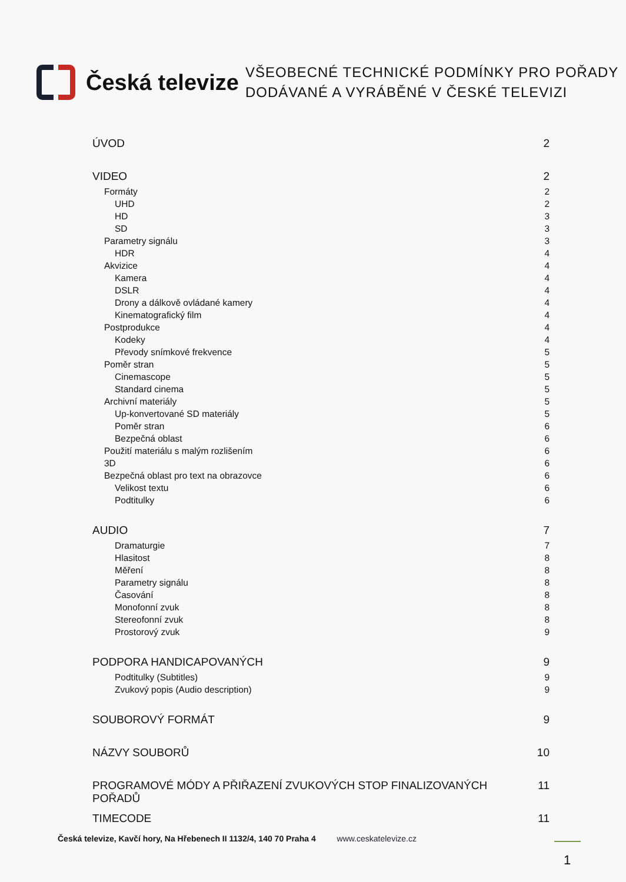Česká televize
VŠEOBECNÉ TECHNICKÉ PODMÍNKY PRO POŘADY
DODÁVANÉ A VYRÁBĚNÉ V ČESKÉ TELEVIZI
ÚVOD 2
VIDEO 2
Formáty 2
UHD 2
HD 3
SD 3
Parametry signálu 3
HDR 4
Akvizice 4
Kamera 4
DSLR 4
Drony a dálkově ovládané kamery 4
Kinematografický film 4
Postprodukce 4
Kodeky 4
Převody snímkové frekvence 5
Poměr stran 5
Cinemascope 5
Standard cinema 5
Archivní materiály 5
Up-konvertované SD materiály 5
Poměr stran 6
Bezpečná oblast 6
Použití materiálu s malým rozlišením 6
3D 6
Bezpečná oblast pro text na obrazovce 6
Velikost textu 6
Podtitulky 6
AUDIO 7
Dramaturgie 7
Hlasitost 8
Měření 8
Parametry signálu 8
Časování 8
Monofonní zvuk 8
Stereofonní zvuk 8
Prostorový zvuk 9
PODPORA HANDICAPOVANÝCH 9
Podtitulky (Subtitles) 9
Zvukový popis (Audio description) 9
SOUBOROVÝ FORMÁT 9
NÁZVY SOUBORŮ 10
PROGRAMOVÉ MÓDY A PŘIŘAZENÍ ZVUKOVÝCH STOP FINALIZOVANÝCH POŘADŮ 11
TIMECODE 11
Česká televize, Kavčí hory, Na Hřebenech II 1132/4, 140 70 Praha 4 www.ceskatelevize.cz
1